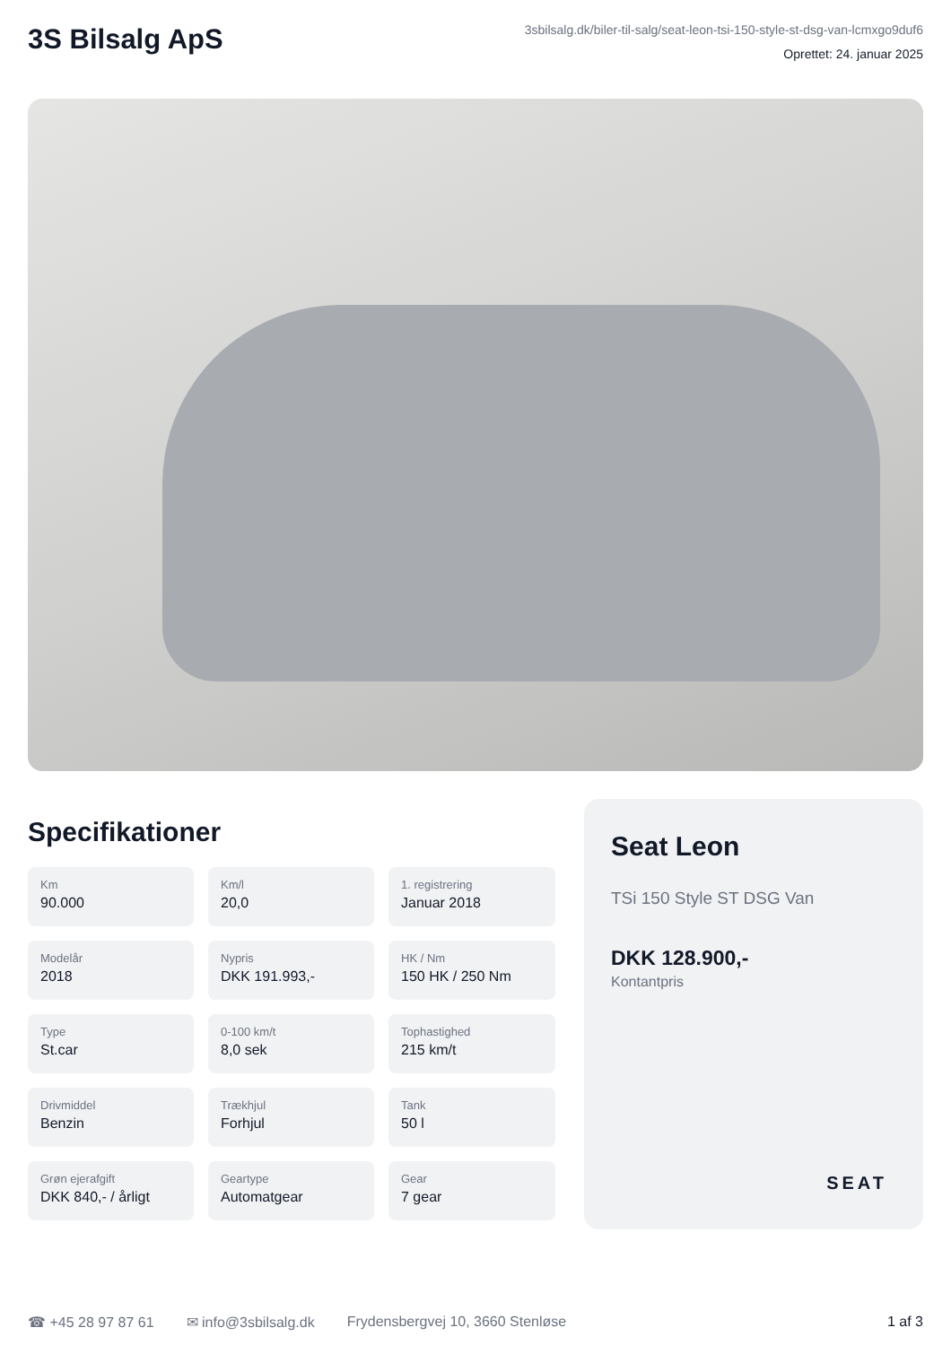3S Bilsalg ApS
3sbilsalg.dk/biler-til-salg/seat-leon-tsi-150-style-st-dsg-van-lcmxgo9duf6
Oprettet: 24. januar 2025
Specifikationer
Km
90.000
Km/l
20,0
1. registrering
Januar 2018
Modelår
2018
Nypris
DKK 191.993,-
HK / Nm
150 HK / 250 Nm
Type
St.car
0-100 km/t
8,0 sek
Tophastighed
215 km/t
Drivmiddel
Benzin
Trækhjul
Forhjul
Tank
50 l
Grøn ejerafgift
DKK 840,- / årligt
Geartype
Automatgear
Gear
7 gear
Seat Leon
TSi 150 Style ST DSG Van
DKK 128.900,-
Kontantpris
SEAT
☎ +45 28 97 87 61 ✉ info@3sbilsalg.dk Frydensbergvej 10, 3660 Stenløse 1 af 3